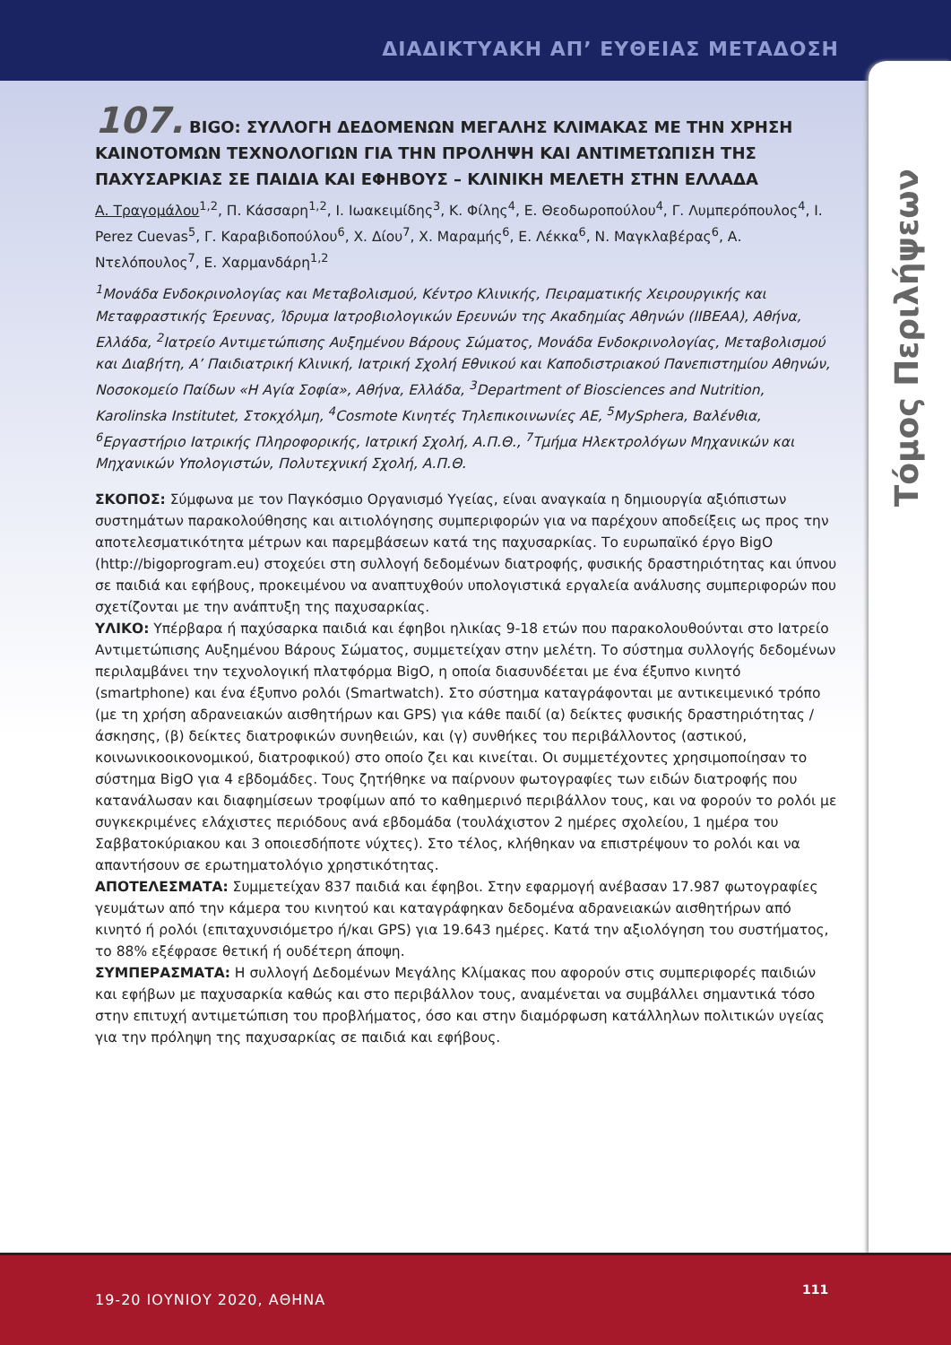ΔΙΑΔΙΚΤΥΑΚΗ ΑΠ’ ΕΥΘΕΙΑΣ ΜΕΤΑΔΟΣΗ
Τόμος Περιλήψεων
107. BIGO: ΣΥΛΛΟΓΗ ΔΕΔΟΜΕΝΩΝ ΜΕΓΑΛΗΣ ΚΛΙΜΑΚΑΣ ΜΕ ΤΗΝ ΧΡΗΣΗ ΚΑΙΝΟΤΟΜΩΝ ΤΕΧΝΟΛΟΓΙΩΝ ΓΙΑ ΤΗΝ ΠΡΟΛΗΨΗ ΚΑΙ ΑΝΤΙΜΕΤΩΠΙΣΗ ΤΗΣ ΠΑΧΥΣΑΡΚΙΑΣ ΣΕ ΠΑΙΔΙΑ ΚΑΙ ΕΦΗΒΟΥΣ – ΚΛΙΝΙΚΗ ΜΕΛΕΤΗ ΣΤΗΝ ΕΛΛΑΔΑ
Α. Τραγομάλου<sup>1,2</sup>, Π. Κάσσαρη<sup>1,2</sup>, Ι. Ιωακειμίδης<sup>3</sup>, Κ. Φίλης<sup>4</sup>, Ε. Θεοδωροπούλου<sup>4</sup>, Γ. Λυμπερόπουλος<sup>4</sup>, I. Perez Cuevas<sup>5</sup>, Γ. Καραβιδοπούλου<sup>6</sup>, Χ. Δίου<sup>7</sup>, Χ. Μαραμής<sup>6</sup>, Ε. Λέκκα<sup>6</sup>, Ν. Μαγκλαβέρας<sup>6</sup>, Α. Ντελόπουλος<sup>7</sup>, Ε. Χαρμανδάρη<sup>1,2</sup>
<sup>1</sup> Μονάδα Ενδοκρινολογίας και Μεταβολισμού, Κέντρο Κλινικής, Πειραματικής Χειρουργικής και Μεταφραστικής Έρευνας, Ίδρυμα Ιατροβιολογικών Ερευνών της Ακαδημίας Αθηνών (ΙΙΒΕΑΑ), Αθήνα, Ελλάδα, <sup>2</sup>Ιατρείο Αντιμετώπισης Αυξημένου Βάρους Σώματος, Μονάδα Ενδοκρινολογίας, Μεταβολισμού και Διαβήτη, Α’ Παιδιατρική Κλινική, Ιατρική Σχολή Εθνικού και Καποδιστριακού Πανεπιστημίου Αθηνών, Νοσοκομείο Παίδων «Η Αγία Σοφία», Αθήνα, Ελλάδα, <sup>3</sup>Department of Biosciences and Nutrition, Karolinska Institutet, Στοκχόλμη, <sup>4</sup>Cosmote Κινητές Τηλεπικοινωνίες ΑΕ, <sup>5</sup>MySphera, Βαλένθια, <sup>6</sup>Εργαστήριο Ιατρικής Πληροφορικής, Ιατρική Σχολή, Α.Π.Θ., <sup>7</sup>Τμήμα Ηλεκτρολόγων Μηχανικών και Μηχανικών Υπολογιστών, Πολυτεχνική Σχολή, Α.Π.Θ.
ΣΚΟΠΟΣ: Σύμφωνα με τον Παγκόσμιο Οργανισμό Υγείας, είναι αναγκαία η δημιουργία αξιόπιστων συστημάτων παρακολούθησης και αιτιολόγησης συμπεριφορών για να παρέχουν αποδείξεις ως προς την αποτελεσματικότητα μέτρων και παρεμβάσεων κατά της παχυσαρκίας. Το ευρωπαϊκό έργο BigO (http://bigoprogram.eu) στοχεύει στη συλλογή δεδομένων διατροφής, φυσικής δραστηριότητας και ύπνου σε παιδιά και εφήβους, προκειμένου να αναπτυχθούν υπολογιστικά εργαλεία ανάλυσης συμπεριφορών που σχετίζονται με την ανάπτυξη της παχυσαρκίας.
ΥΛΙΚΟ: Υπέρβαρα ή παχύσαρκα παιδιά και έφηβοι ηλικίας 9-18 ετών που παρακολουθούνται στο Ιατρείο Αντιμετώπισης Αυξημένου Βάρους Σώματος, συμμετείχαν στην μελέτη. Το σύστημα συλλογής δεδομένων περιλαμβάνει την τεχνολογική πλατφόρμα BigO, η οποία διασυνδέεται με ένα έξυπνο κινητό (smartphone) και ένα έξυπνο ρολόι (Smartwatch). Στο σύστημα καταγράφονται με αντικειμενικό τρόπο (με τη χρήση αδρανειακών αισθητήρων και GPS) για κάθε παιδί (α) δείκτες φυσικής δραστηριότητας / άσκησης, (β) δείκτες διατροφικών συνηθειών, και (γ) συνθήκες του περιβάλλοντος (αστικού, κοινωνικοοικονομικού, διατροφικού) στο οποίο ζει και κινείται. Οι συμμετέχοντες χρησιμοποίησαν το σύστημα BigO για 4 εβδομάδες. Τους ζητήθηκε να παίρνουν φωτογραφίες των ειδών διατροφής που κατανάλωσαν και διαφημίσεων τροφίμων από το καθημερινό περιβάλλον τους, και να φορούν το ρολόι με συγκεκριμένες ελάχιστες περιόδους ανά εβδομάδα (τουλάχιστον 2 ημέρες σχολείου, 1 ημέρα του Σαββατοκύριακου και 3 οποιεσδήποτε νύχτες). Στο τέλος, κλήθηκαν να επιστρέψουν το ρολόι και να απαντήσουν σε ερωτηματολόγιο χρηστικότητας.
ΑΠΟΤΕΛΕΣΜΑΤΑ: Συμμετείχαν 837 παιδιά και έφηβοι. Στην εφαρμογή ανέβασαν 17.987 φωτογραφίες γευμάτων από την κάμερα του κινητού και καταγράφηκαν δεδομένα αδρανειακών αισθητήρων από κινητό ή ρολόι (επιταχυνσιόμετρο ή/και GPS) για 19.643 ημέρες. Κατά την αξιολόγηση του συστήματος, το 88% εξέφρασε θετική ή ουδέτερη άποψη.
ΣΥΜΠΕΡΑΣΜΑΤΑ: Η συλλογή Δεδομένων Μεγάλης Κλίμακας που αφορούν στις συμπεριφορές παιδιών και εφήβων με παχυσαρκία καθώς και στο περιβάλλον τους, αναμένεται να συμβάλλει σημαντικά τόσο στην επιτυχή αντιμετώπιση του προβλήματος, όσο και στην διαμόρφωση κατάλληλων πολιτικών υγείας για την πρόληψη της παχυσαρκίας σε παιδιά και εφήβους.
19-20 ΙΟΥΝΙΟΥ 2020, ΑΘΗΝΑ
111